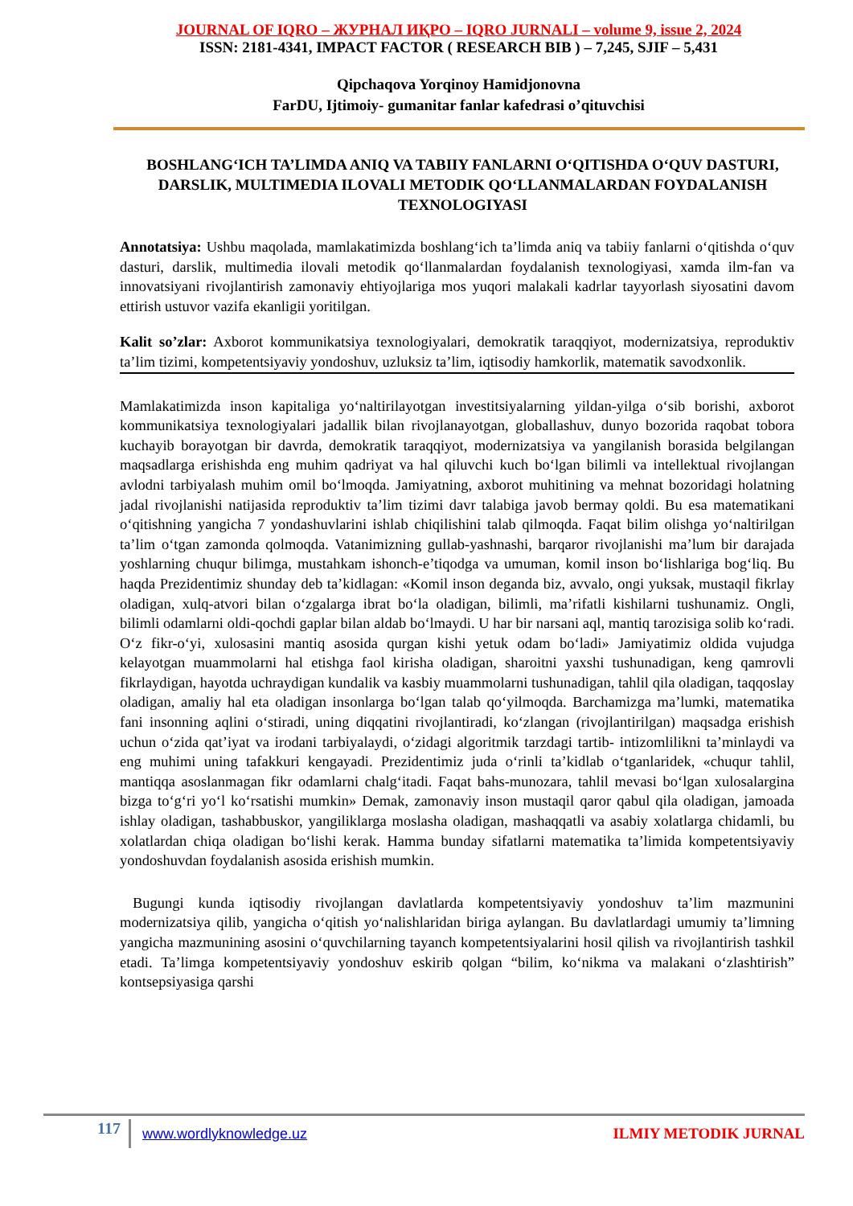JOURNAL OF IQRO – ЖУРНАЛ ИҚРО – IQRO JURNALI – volume 9, issue 2, 2024
ISSN: 2181-4341, IMPACT FACTOR ( RESEARCH BIB ) – 7,245, SJIF – 5,431
Qipchaqova Yorqinoy Hamidjonovna
FarDU, Ijtimoiy- gumanitar fanlar kafedrasi o’qituvchisi
BOSHLANG‘ICH TA’LIMDA ANIQ VA TABIIY FANLARNI O‘QITISHDA O‘QUV DASTURI, DARSLIK, MULTIMEDIA ILOVALI METODIK QO‘LLANMALARDAN FOYDALANISH TEXNOLOGIYASI
Annotatsiya: Ushbu maqolada, mamlakatimizda boshlang‘ich ta’limda aniq va tabiiy fanlarni o‘qitishda o‘quv dasturi, darslik, multimedia ilovali metodik qo‘llanmalardan foydalanish texnologiyasi, xamda ilm-fan va innovatsiyani rivojlantirish zamonaviy ehtiyojlariga mos yuqori malakali kadrlar tayyorlash siyosatini davom ettirish ustuvor vazifa ekanligii yoritilgan.
Kalit so’zlar: Axborot kommunikatsiya texnologiyalari, demokratik taraqqiyot, modernizatsiya, reproduktiv ta’lim tizimi, kompetentsiyaviy yondoshuv, uzluksiz ta’lim, iqtisodiy hamkorlik, matematik savodxonlik.
Mamlakatimizda inson kapitaliga yo‘naltirilayotgan investitsiyalarning yildan-yilga o‘sib borishi, axborot kommunikatsiya texnologiyalari jadallik bilan rivojlanayotgan, globallashuv, dunyo bozorida raqobat tobora kuchayib borayotgan bir davrda, demokratik taraqqiyot, modernizatsiya va yangilanish borasida belgilangan maqsadlarga erishishda eng muhim qadriyat va hal qiluvchi kuch bo‘lgan bilimli va intellektual rivojlangan avlodni tarbiyalash muhim omil bo‘lmoqda. Jamiyatning, axborot muhitining va mehnat bozoridagi holatning jadal rivojlanishi natijasida reproduktiv ta’lim tizimi davr talabiga javob bermay qoldi. Bu esa matematikani o‘qitishning yangicha 7 yondashuvlarini ishlab chiqilishini talab qilmoqda. Faqat bilim olishga yo‘naltirilgan ta’lim o‘tgan zamonda qolmoqda. Vatanimizning gullab-yashnashi, barqaror rivojlanishi ma’lum bir darajada yoshlarning chuqur bilimga, mustahkam ishonch-e’tiqodga va umuman, komil inson bo‘lishlariga bog‘liq. Bu haqda Prezidentimiz shunday deb ta’kidlagan: «Komil inson deganda biz, avvalo, ongi yuksak, mustaqil fikrlay oladigan, xulq-atvori bilan o‘zgalarga ibrat bo‘la oladigan, bilimli, ma’rifatli kishilarni tushunamiz. Ongli, bilimli odamlarni oldi-qochdi gaplar bilan aldab bo‘lmaydi. U har bir narsani aql, mantiq tarozisiga solib ko‘radi. O‘z fikr-o‘yi, xulosasini mantiq asosida qurgan kishi yetuk odam bo‘ladi» Jamiyatimiz oldida vujudga kelayotgan muammolarni hal etishga faol kirisha oladigan, sharoitni yaxshi tushunadigan, keng qamrovli fikrlaydigan, hayotda uchraydigan kundalik va kasbiy muammolarni tushunadigan, tahlil qila oladigan, taqqoslay oladigan, amaliy hal eta oladigan insonlarga bo‘lgan talab qo‘yilmoqda. Barchamizga ma’lumki, matematika fani insonning aqlini o‘stiradi, uning diqqatini rivojlantiradi, ko‘zlangan (rivojlantirilgan) maqsadga erishish uchun o‘zida qat’iyat va irodani tarbiyalaydi, o‘zidagi algoritmik tarzdagi tartib- intizomlilikni ta’minlaydi va eng muhimi uning tafakkuri kengayadi. Prezidentimiz juda o‘rinli ta’kidlab o‘tganlaridek, «chuqur tahlil, mantiqqa asoslanmagan fikr odamlarni chalg‘itadi. Faqat bahs-munozara, tahlil mevasi bo‘lgan xulosalargina bizga to‘g‘ri yo‘l ko‘rsatishi mumkin» Demak, zamonaviy inson mustaqil qaror qabul qila oladigan, jamoada ishlay oladigan, tashabbuskor, yangiliklarga moslasha oladigan, mashaqqatli va asabiy xolatlarga chidamli, bu xolatlardan chiqa oladigan bo‘lishi kerak. Hamma bunday sifatlarni matematika ta’limida kompetentsiyaviy yondoshuvdan foydalanish asosida erishish mumkin.
Bugungi kunda iqtisodiy rivojlangan davlatlarda kompetentsiyaviy yondoshuv ta’lim mazmunini modernizatsiya qilib, yangicha o‘qitish yo‘nalishlaridan biriga aylangan. Bu davlatlardagi umumiy ta’limning yangicha mazmunining asosini o‘quvchilarning tayanch kompetentsiyalarini hosil qilish va rivojlantirish tashkil etadi. Ta’limga kompetentsiyaviy yondoshuv eskirib qolgan “bilim, ko‘nikma va malakani o‘zlashtirish” kontsepsiyasiga qarshi
117
www.wordlyknowledge.uz ILMIY METODIK JURNAL